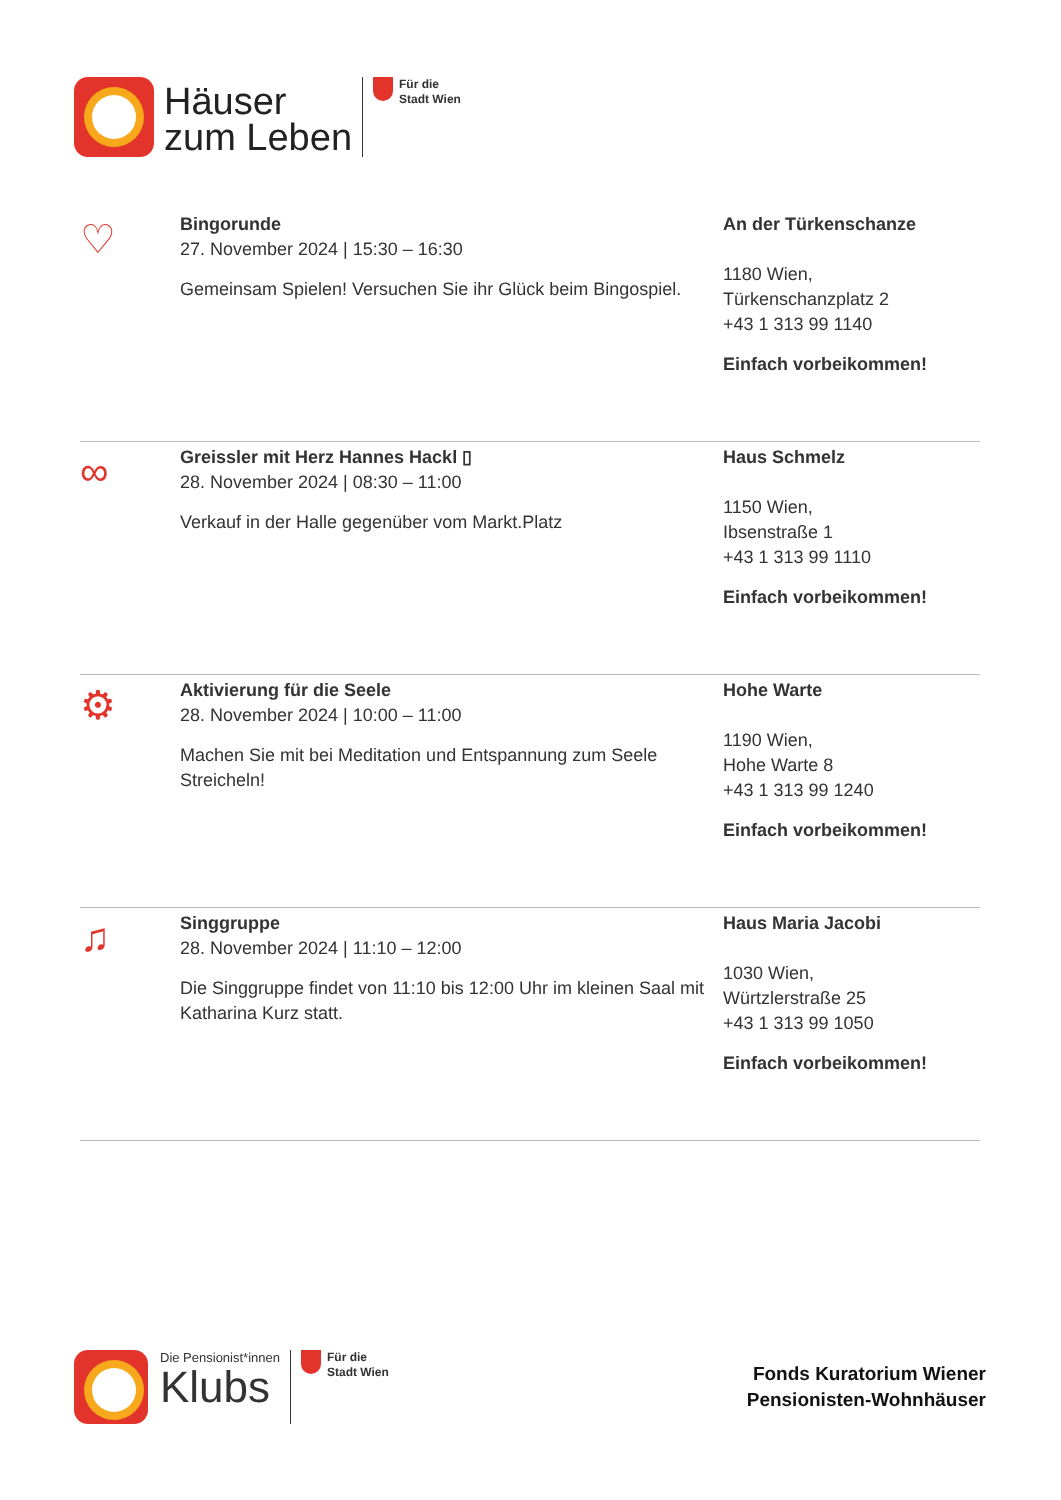Häuser
zum Leben
Für die
Stadt Wien
♡
Bingorunde
27. November 2024 | 15:30 – 16:30
Gemeinsam Spielen! Versuchen Sie ihr Glück beim Bingospiel.
An der Türkenschanze
1180 Wien,
Türkenschanzplatz 2
+43 1 313 99 1140
Einfach vorbeikommen!
∞
Greissler mit Herz Hannes Hackl ▯
28. November 2024 | 08:30 – 11:00
Verkauf in der Halle gegenüber vom Markt.Platz
Haus Schmelz
1150 Wien,
Ibsenstraße 1
+43 1 313 99 1110
Einfach vorbeikommen!
⚙
Aktivierung für die Seele
28. November 2024 | 10:00 – 11:00
Machen Sie mit bei Meditation und Entspannung zum Seele Streicheln!
Hohe Warte
1190 Wien,
Hohe Warte 8
+43 1 313 99 1240
Einfach vorbeikommen!
♫
Singgruppe
28. November 2024 | 11:10 – 12:00
Die Singgruppe findet von 11:10 bis 12:00 Uhr im kleinen Saal mit Katharina Kurz statt.
Haus Maria Jacobi
1030 Wien,
Würtzlerstraße 25
+43 1 313 99 1050
Einfach vorbeikommen!
Die Pensionist*innen
Klubs
Für die
Stadt Wien
Fonds Kuratorium Wiener
Pensionisten-Wohnhäuser